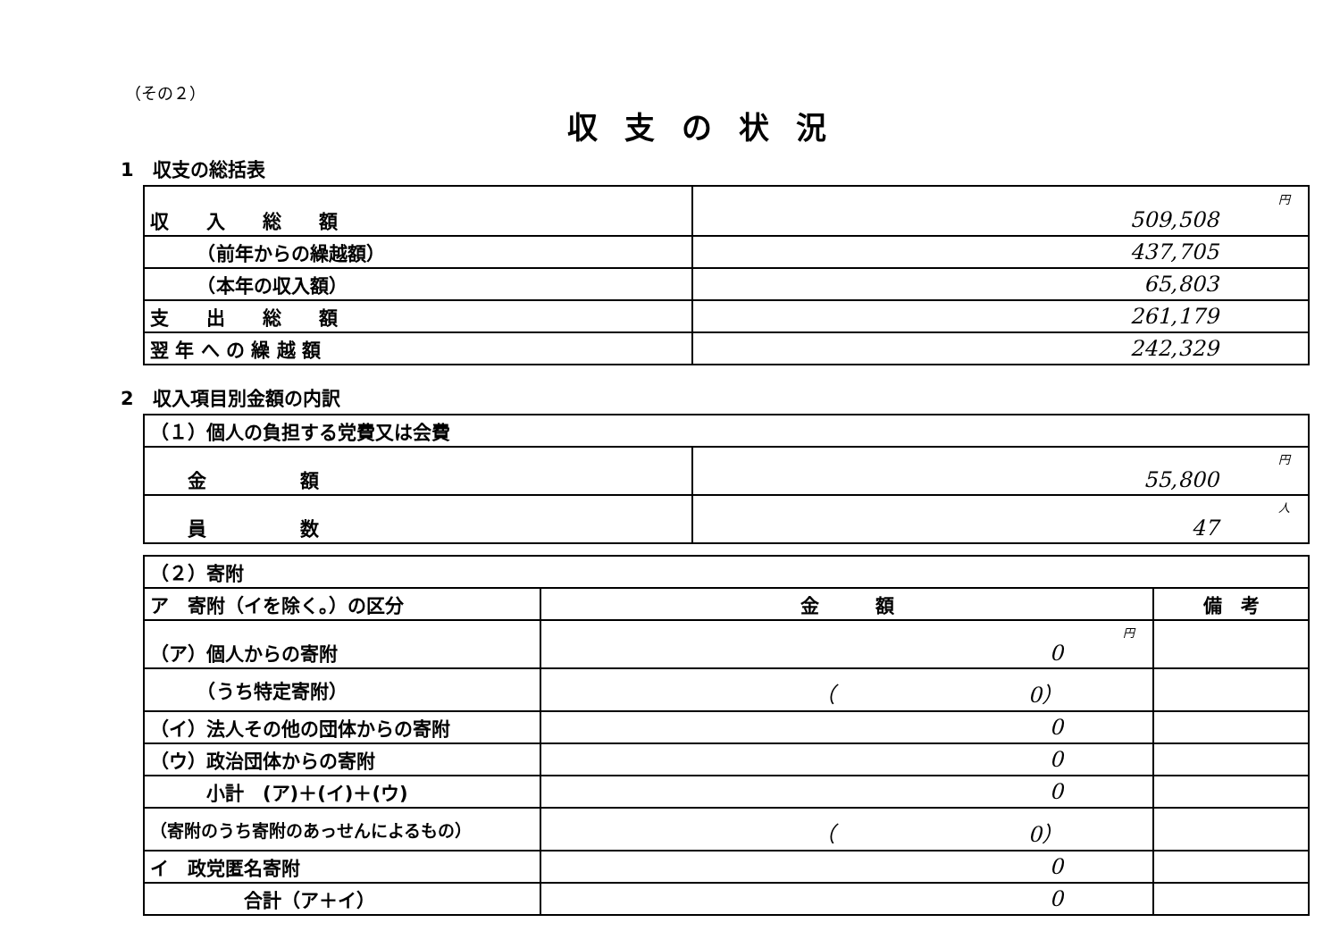（その２）
収支の状況
1　収支の総括表
| 収 入 総 額 | 円 509,508 |
| （前年からの繰越額） | 437,705 |
| （本年の収入額） | 65,803 |
| 支 出 総 額 | 261,179 |
| 翌 年 へ の 繰 越 額 | 242,329 |
2　収入項目別金額の内訳
| （１）個人の負担する党費又は会費 | |
| 金 額 | 円 55,800 |
| 員 数 | 人 47 |
| （２）寄附 | | |
| ア 寄附（イを除く。）の区分 | 金 額 | 備 考 |
| （ア）個人からの寄附 | 円 0 | |
| （うち特定寄附） | （ 0） | |
| （イ）法人その他の団体からの寄附 | 0 | |
| （ウ）政治団体からの寄附 | 0 | |
| 小計 (ア)＋(イ)＋(ウ) | 0 | |
| （寄附のうち寄附のあっせんによるもの） | （ 0） | |
| イ 政党匿名寄附 | 0 | |
| 合計（ア＋イ） | 0 | |